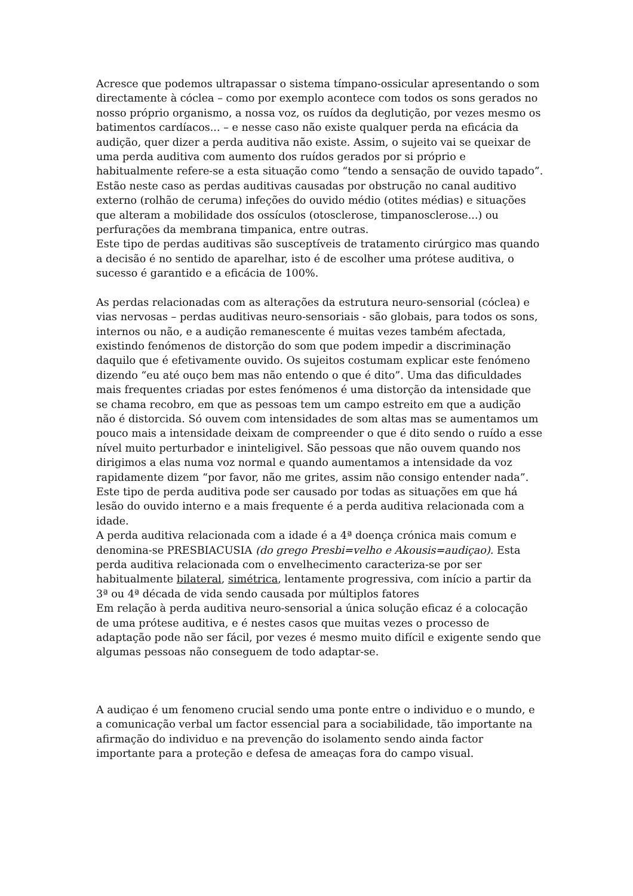Acresce que podemos ultrapassar o sistema tímpano-ossicular apresentando o som directamente à cóclea – como por exemplo acontece com todos os sons gerados no nosso próprio organismo, a nossa voz, os ruídos da deglutição, por vezes mesmo os batimentos cardíacos... – e nesse caso não existe qualquer perda na eficácia da audição, quer dizer a perda auditiva não existe. Assim, o sujeito vai se queixar de uma perda auditiva com aumento dos ruídos gerados por si próprio e habitualmente refere-se a esta situação como “tendo a sensação de ouvido tapado”.
Estão neste caso as perdas auditivas causadas por obstrução no canal auditivo externo (rolhão de ceruma) infeções do ouvido médio (otites médias) e situações que alteram a mobilidade dos ossículos (otosclerose, timpanosclerose...) ou perfurações da membrana timpanica, entre outras.
Este tipo de perdas auditivas são susceptíveis de tratamento cirúrgico mas quando a decisão é no sentido de aparelhar, isto é de escolher uma prótese auditiva, o sucesso é garantido e a eficácia de 100%.
As perdas relacionadas com as alterações da estrutura neuro-sensorial (cóclea) e vias nervosas – perdas auditivas neuro-sensoriais - são globais, para todos os sons, internos ou não, e a audição remanescente é muitas vezes também afectada, existindo fenómenos de distorção do som que podem impedir a discriminação daquilo que é efetivamente ouvido. Os sujeitos costumam explicar este fenómeno dizendo “eu até ouço bem mas não entendo o que é dito”. Uma das dificuldades mais frequentes criadas por estes fenómenos é uma distorção da intensidade que se chama recobro, em que as pessoas tem um campo estreito em que a audição não é distorcida. Só ouvem com intensidades de som altas mas se aumentamos um pouco mais a intensidade deixam de compreender o que é dito sendo o ruído a esse nível muito perturbador e ininteligivel. São pessoas que não ouvem quando nos dirigimos a elas numa voz normal e quando aumentamos a intensidade da voz rapidamente dizem “por favor, não me grites, assim não consigo entender nada”.
Este tipo de perda auditiva pode ser causado por todas as situações em que há lesão do ouvido interno e a mais frequente é a perda auditiva relacionada com a idade.
A perda auditiva relacionada com a idade é a 4ª doença crónica mais comum e denomina-se PRESBIACUSIA (do grego Presbi=velho e Akousis=audiçao). Esta perda auditiva relacionada com o envelhecimento caracteriza-se por ser habitualmente bilateral, simétrica, lentamente progressiva, com início a partir da 3ª ou 4ª década de vida sendo causada por múltiplos fatores
Em relação à perda auditiva neuro-sensorial a única solução eficaz é a colocação de uma prótese auditiva, e é nestes casos que muitas vezes o processo de adaptação pode não ser fácil, por vezes é mesmo muito difícil e exigente sendo que algumas pessoas não conseguem de todo adaptar-se.
A audiçao é um fenomeno crucial sendo uma ponte entre o individuo e o mundo, e a comunicação verbal um factor essencial para a sociabilidade, tão importante na afirmação do individuo e na prevenção do isolamento sendo ainda factor importante para a proteção e defesa de ameaças fora do campo visual.